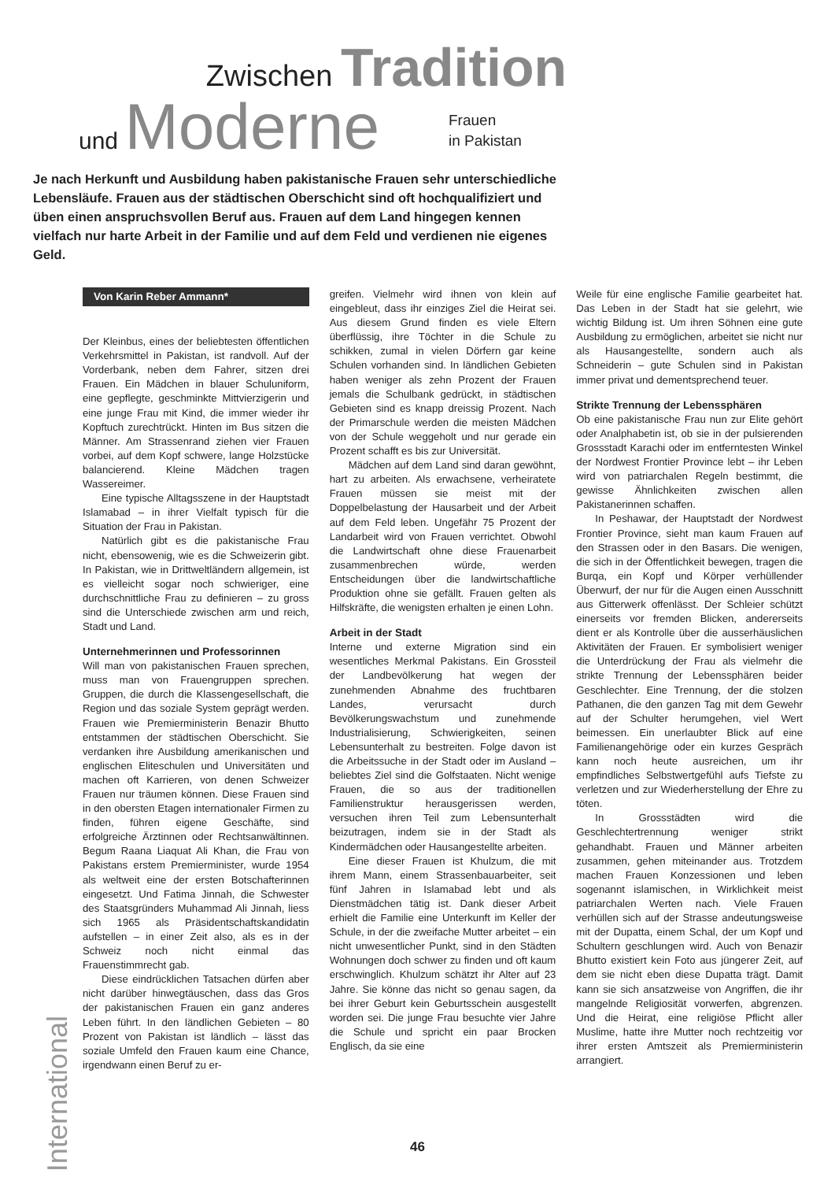Zwischen Tradition
und Moderne
Frauen
in Pakistan
Je nach Herkunft und Ausbildung haben pakistanische Frauen sehr unterschiedliche Lebensläufe. Frauen aus der städtischen Oberschicht sind oft hochqualifiziert und üben einen anspruchsvollen Beruf aus. Frauen auf dem Land hingegen kennen vielfach nur harte Arbeit in der Familie und auf dem Feld und verdienen nie eigenes Geld.
Von Karin Reber Ammann*
Der Kleinbus, eines der beliebtesten öffentlichen Verkehrsmittel in Pakistan, ist randvoll. Auf der Vorderbank, neben dem Fahrer, sitzen drei Frauen. Ein Mädchen in blauer Schuluniform, eine gepflegte, geschminkte Mittvierzigerin und eine junge Frau mit Kind, die immer wieder ihr Kopftuch zurechtrückt. Hinten im Bus sitzen die Männer. Am Strassenrand ziehen vier Frauen vorbei, auf dem Kopf schwere, lange Holzstücke balancierend. Kleine Mädchen tragen Wassereimer.
Eine typische Alltagsszene in der Hauptstadt Islamabad – in ihrer Vielfalt typisch für die Situation der Frau in Pakistan.
Natürlich gibt es die pakistanische Frau nicht, ebensowenig, wie es die Schweizerin gibt. In Pakistan, wie in Drittweltländern allgemein, ist es vielleicht sogar noch schwieriger, eine durchschnittliche Frau zu definieren – zu gross sind die Unterschiede zwischen arm und reich, Stadt und Land.
Unternehmerinnen und Professorinnen
Will man von pakistanischen Frauen sprechen, muss man von Frauengruppen sprechen. Gruppen, die durch die Klassengesellschaft, die Region und das soziale System geprägt werden. Frauen wie Premierministerin Benazir Bhutto entstammen der städtischen Oberschicht. Sie verdanken ihre Ausbildung amerikanischen und englischen Eliteschulen und Universitäten und machen oft Karrieren, von denen Schweizer Frauen nur träumen können. Diese Frauen sind in den obersten Etagen internationaler Firmen zu finden, führen eigene Geschäfte, sind erfolgreiche Ärztinnen oder Rechtsanwältinnen. Begum Raana Liaquat Ali Khan, die Frau von Pakistans erstem Premierminister, wurde 1954 als weltweit eine der ersten Botschafterinnen eingesetzt. Und Fatima Jinnah, die Schwester des Staatsgründers Muhammad Ali Jinnah, liess sich 1965 als Präsidentschaftskandidatin aufstellen – in einer Zeit also, als es in der Schweiz noch nicht einmal das Frauenstimmrecht gab.
Diese eindrücklichen Tatsachen dürfen aber nicht darüber hinwegtäuschen, dass das Gros der pakistanischen Frauen ein ganz anderes Leben führt. In den ländlichen Gebieten – 80 Prozent von Pakistan ist ländlich – lässt das soziale Umfeld den Frauen kaum eine Chance, irgendwann einen Beruf zu er-
greifen. Vielmehr wird ihnen von klein auf eingebleut, dass ihr einziges Ziel die Heirat sei. Aus diesem Grund finden es viele Eltern überflüssig, ihre Töchter in die Schule zu schikken, zumal in vielen Dörfern gar keine Schulen vorhanden sind. In ländlichen Gebieten haben weniger als zehn Prozent der Frauen jemals die Schulbank gedrückt, in städtischen Gebieten sind es knapp dreissig Prozent. Nach der Primarschule werden die meisten Mädchen von der Schule weggeholt und nur gerade ein Prozent schafft es bis zur Universität.
Mädchen auf dem Land sind daran gewöhnt, hart zu arbeiten. Als erwachsene, verheiratete Frauen müssen sie meist mit der Doppelbelastung der Hausarbeit und der Arbeit auf dem Feld leben. Ungefähr 75 Prozent der Landarbeit wird von Frauen verrichtet. Obwohl die Landwirtschaft ohne diese Frauenarbeit zusammenbrechen würde, werden Entscheidungen über die landwirtschaftliche Produktion ohne sie gefällt. Frauen gelten als Hilfskräfte, die wenigsten erhalten je einen Lohn.
Arbeit in der Stadt
Interne und externe Migration sind ein wesentliches Merkmal Pakistans. Ein Grossteil der Landbevölkerung hat wegen der zunehmenden Abnahme des fruchtbaren Landes, verursacht durch Bevölkerungswachstum und zunehmende Industrialisierung, Schwierigkeiten, seinen Lebensunterhalt zu bestreiten. Folge davon ist die Arbeitssuche in der Stadt oder im Ausland – beliebtes Ziel sind die Golfstaaten. Nicht wenige Frauen, die so aus der traditionellen Familienstruktur herausgerissen werden, versuchen ihren Teil zum Lebensunterhalt beizutragen, indem sie in der Stadt als Kindermädchen oder Hausangestellte arbeiten.
Eine dieser Frauen ist Khulzum, die mit ihrem Mann, einem Strassenbauarbeiter, seit fünf Jahren in Islamabad lebt und als Dienstmädchen tätig ist. Dank dieser Arbeit erhielt die Familie eine Unterkunft im Keller der Schule, in der die zweifache Mutter arbeitet – ein nicht unwesentlicher Punkt, sind in den Städten Wohnungen doch schwer zu finden und oft kaum erschwinglich. Khulzum schätzt ihr Alter auf 23 Jahre. Sie könne das nicht so genau sagen, da bei ihrer Geburt kein Geburtsschein ausgestellt worden sei. Die junge Frau besuchte vier Jahre die Schule und spricht ein paar Brocken Englisch, da sie eine
Weile für eine englische Familie gearbeitet hat. Das Leben in der Stadt hat sie gelehrt, wie wichtig Bildung ist. Um ihren Söhnen eine gute Ausbildung zu ermöglichen, arbeitet sie nicht nur als Hausangestellte, sondern auch als Schneiderin – gute Schulen sind in Pakistan immer privat und dementsprechend teuer.
Strikte Trennung der Lebenssphären
Ob eine pakistanische Frau nun zur Elite gehört oder Analphabetin ist, ob sie in der pulsierenden Grossstadt Karachi oder im entferntesten Winkel der Nordwest Frontier Province lebt – ihr Leben wird von patriarchalen Regeln bestimmt, die gewisse Ähnlichkeiten zwischen allen Pakistanerinnen schaffen.
In Peshawar, der Hauptstadt der Nordwest Frontier Province, sieht man kaum Frauen auf den Strassen oder in den Basars. Die wenigen, die sich in der Öffentlichkeit bewegen, tragen die Burqa, ein Kopf und Körper verhüllender Überwurf, der nur für die Augen einen Ausschnitt aus Gitterwerk offenlässt. Der Schleier schützt einerseits vor fremden Blicken, andererseits dient er als Kontrolle über die ausserhäuslichen Aktivitäten der Frauen. Er symbolisiert weniger die Unterdrückung der Frau als vielmehr die strikte Trennung der Lebenssphären beider Geschlechter. Eine Trennung, der die stolzen Pathanen, die den ganzen Tag mit dem Gewehr auf der Schulter herumgehen, viel Wert beimessen. Ein unerlaubter Blick auf eine Familienangehörige oder ein kurzes Gespräch kann noch heute ausreichen, um ihr empfindliches Selbstwertgefühl aufs Tiefste zu verletzen und zur Wiederherstellung der Ehre zu töten.
In Grossstädten wird die Geschlechtertrennung weniger strikt gehandhabt. Frauen und Männer arbeiten zusammen, gehen miteinander aus. Trotzdem machen Frauen Konzessionen und leben sogenannt islamischen, in Wirklichkeit meist patriarchalen Werten nach. Viele Frauen verhüllen sich auf der Strasse andeutungsweise mit der Dupatta, einem Schal, der um Kopf und Schultern geschlungen wird. Auch von Benazir Bhutto existiert kein Foto aus jüngerer Zeit, auf dem sie nicht eben diese Dupatta trägt. Damit kann sie sich ansatzweise von Angriffen, die ihr mangelnde Religiosität vorwerfen, abgrenzen. Und die Heirat, eine religiöse Pflicht aller Muslime, hatte ihre Mutter noch rechtzeitig vor ihrer ersten Amtszeit als Premierministerin arrangiert.
International
46